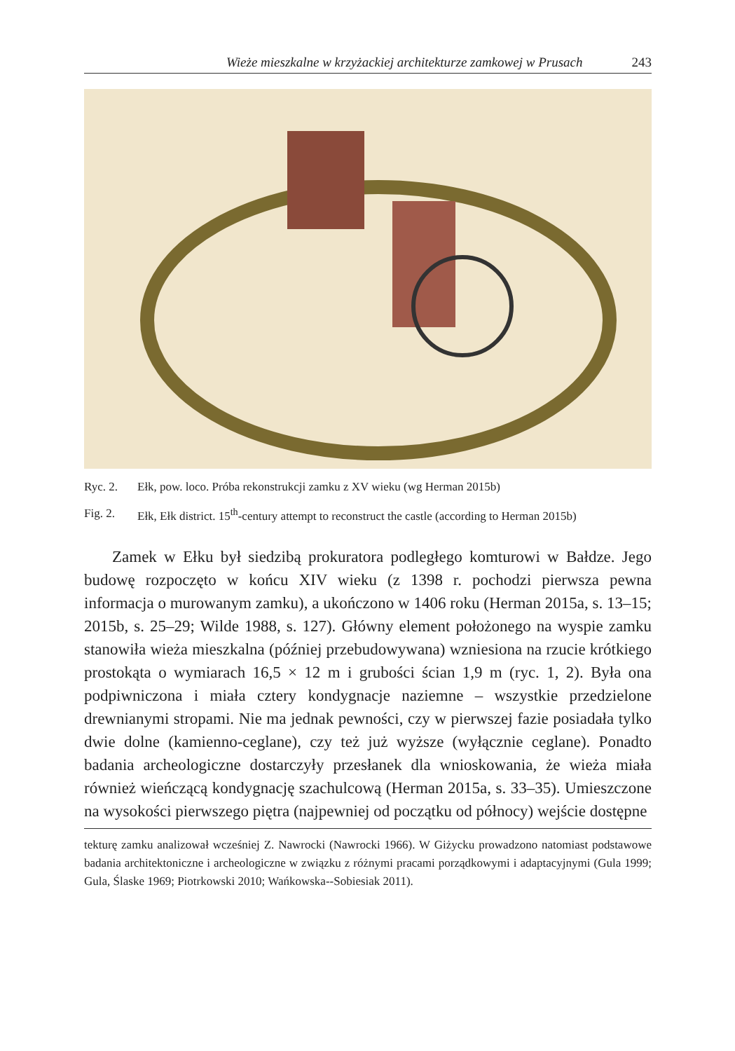Wieże mieszkalne w krzyżackiej architekturze zamkowej w Prusach 243
Ryc. 2. Ełk, pow. loco. Próba rekonstrukcji zamku z XV wieku (wg Herman 2015b)
Fig. 2. Ełk, Ełk district. 15<sup>th</sup>-century attempt to reconstruct the castle (according to Herman 2015b)
Zamek w Ełku był siedzibą prokuratora podległego komturowi w Bałdze. Jego budowę rozpoczęto w końcu XIV wieku (z 1398 r. pochodzi pierwsza pewna informacja o murowanym zamku), a ukończono w 1406 roku (Herman 2015a, s. 13–15; 2015b, s. 25–29; Wilde 1988, s. 127). Główny element położonego na wyspie zamku stanowiła wieża mieszkalna (później przebudowywana) wzniesiona na rzucie krótkiego prostokąta o wymiarach 16,5 × 12 m i grubości ścian 1,9 m (ryc. 1, 2). Była ona podpiwniczona i miała cztery kondygnacje naziemne – wszystkie przedzielone drewnianymi stropami. Nie ma jednak pewności, czy w pierwszej fazie posiadała tylko dwie dolne (kamienno-ceglane), czy też już wyższe (wyłącznie ceglane). Ponadto badania archeologiczne dostarczyły przesłanek dla wnioskowania, że wieża miała również wieńczącą kondygnację szachulcową (Herman 2015a, s. 33–35). Umieszczone na wysokości pierwszego piętra (najpewniej od początku od północy) wejście dostępne
tekturę zamku analizował wcześniej Z. Nawrocki (Nawrocki 1966). W Giżycku prowadzono natomiast podstawowe badania architektoniczne i archeologiczne w związku z różnymi pracami porządkowymi i adaptacyjnymi (Gula 1999; Gula, Ślaske 1969; Piotrkowski 2010; Wańkowska--Sobiesiak 2011).